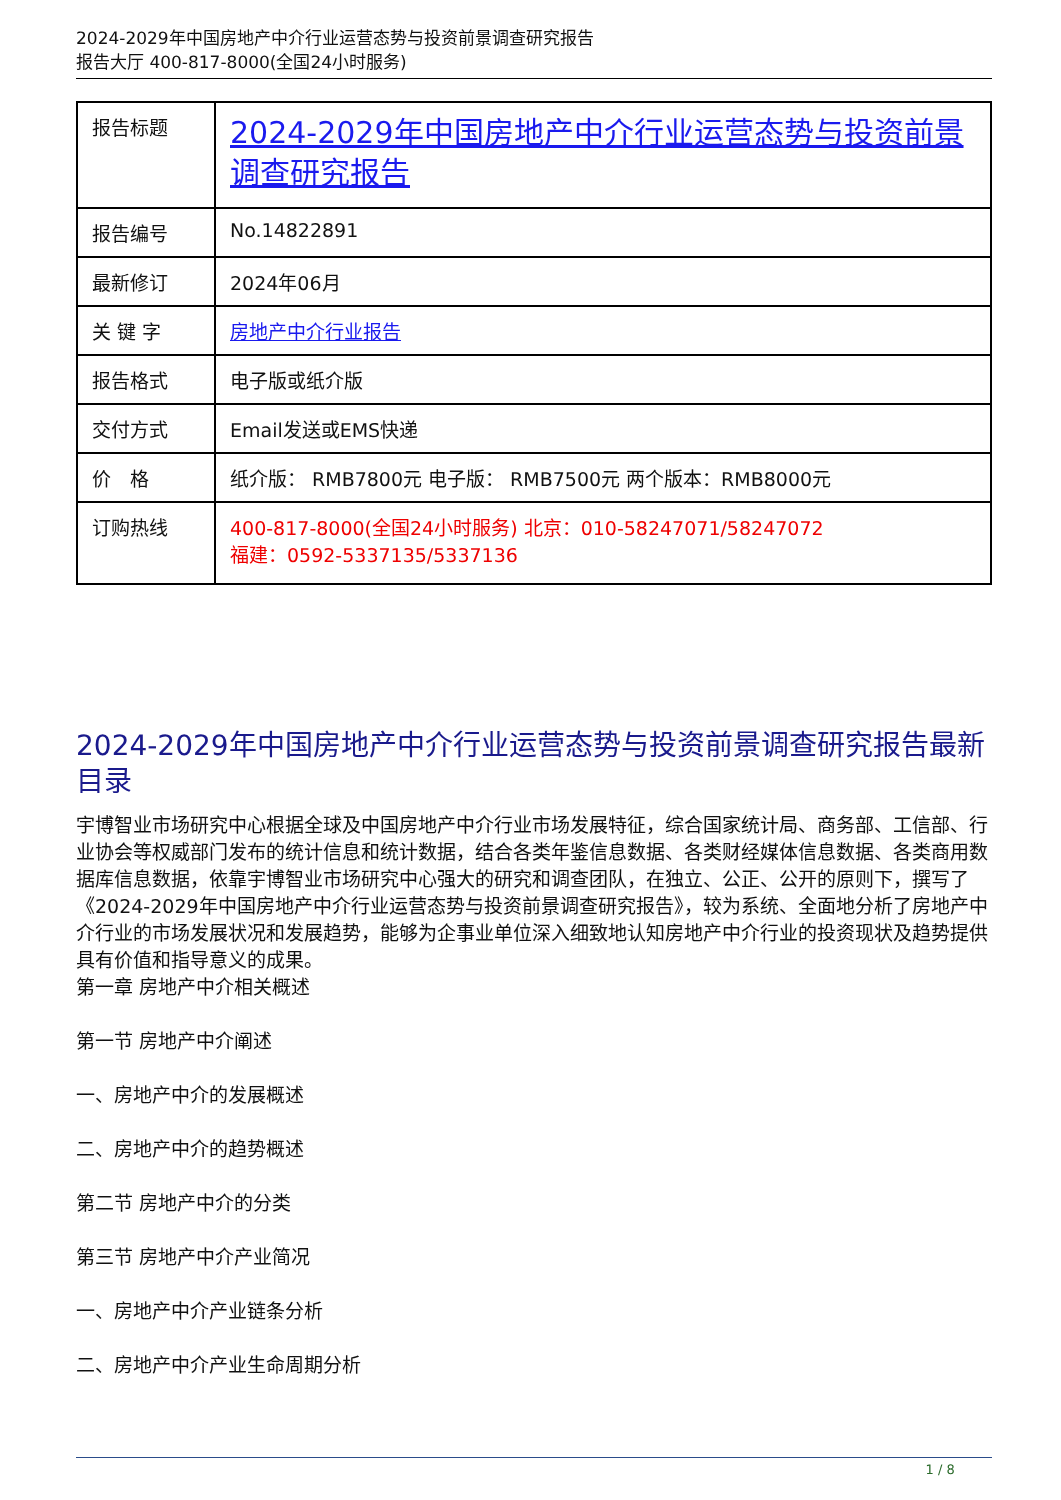2024-2029年中国房地产中介行业运营态势与投资前景调查研究报告
报告大厅 400-817-8000(全国24小时服务)
| 报告标题 | 2024-2029年中国房地产中介行业运营态势与投资前景调查研究报告 |
| 报告编号 | No.14822891 |
| 最新修订 | 2024年06月 |
| 关 键 字 | 房地产中介行业报告 |
| 报告格式 | 电子版或纸介版 |
| 交付方式 | Email发送或EMS快递 |
| 价 格 | 纸介版： RMB7800元 电子版： RMB7500元 两个版本：RMB8000元 |
| 订购热线 | 400-817-8000(全国24小时服务) 北京：010-58247071/58247072 福建：0592-5337135/5337136 |
2024-2029年中国房地产中介行业运营态势与投资前景调查研究报告最新目录
宇博智业市场研究中心根据全球及中国房地产中介行业市场发展特征，综合国家统计局、商务部、工信部、行业协会等权威部门发布的统计信息和统计数据，结合各类年鉴信息数据、各类财经媒体信息数据、各类商用数据库信息数据，依靠宇博智业市场研究中心强大的研究和调查团队，在独立、公正、公开的原则下，撰写了《2024-2029年中国房地产中介行业运营态势与投资前景调查研究报告》，较为系统、全面地分析了房地产中介行业的市场发展状况和发展趋势，能够为企事业单位深入细致地认知房地产中介行业的投资现状及趋势提供具有价值和指导意义的成果。
第一章 房地产中介相关概述
第一节 房地产中介阐述
一、房地产中介的发展概述
二、房地产中介的趋势概述
第二节 房地产中介的分类
第三节 房地产中介产业简况
一、房地产中介产业链条分析
二、房地产中介产业生命周期分析
1 / 8